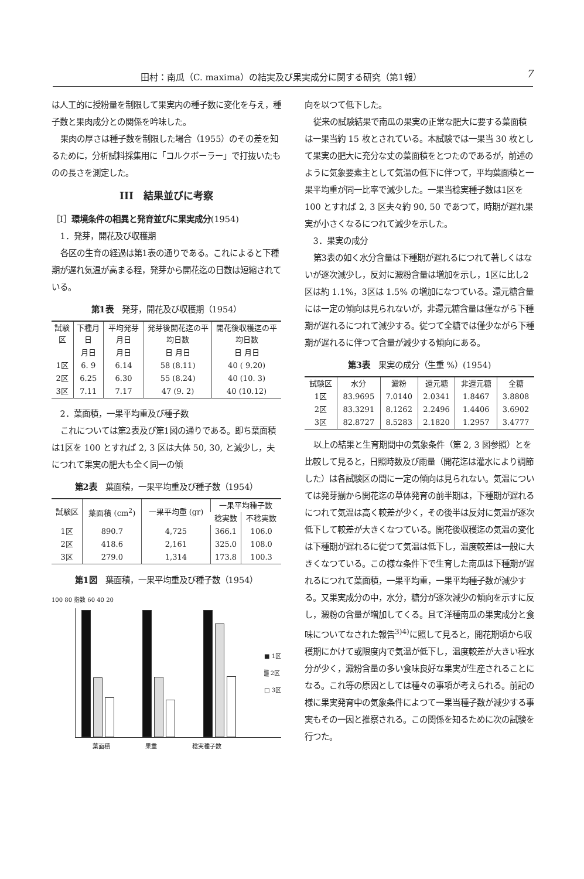田村：南瓜（C. maxima）の結実及び果実成分に関する研究（第1報） 7
は人工的に授粉量を制限して果実内の種子数に変化を与え，種子数と果肉成分との関係を吟味した。
果肉の厚さは種子数を制限した場合（1955）のその差を知るために，分析試料採集用に「コルクボーラー」で打抜いたものの長さを測定した。
III　結果並びに考察
［I］環境条件の相異と発育並びに果実成分(1954)
1．発芽，開花及び収穫期
各区の生育の経過は第1表の通りである。これによると下種期が遅れ気温が高まる程，発芽から開花迄の日数は短縮されている。
第1表　発芽，開花及び収穫期（1954）
| 試験区 | 下種月日 | 平均発芽月日 | 発芽後開花迄の平均日数 | 開花後収穫迄の平均日数 |
| --- | --- | --- | --- | --- |
| | 月日 | 月日 | 日 月日 | 日 月日 |
| 1区 | 6. 9 | 6.14 | 58 (8.11) | 40 ( 9.20) |
| 2区 | 6.25 | 6.30 | 55 (8.24) | 40 (10. 3) |
| 3区 | 7.11 | 7.17 | 47 (9. 2) | 40 (10.12) |
2．葉面積，一果平均重及び種子数
これについては第2表及び第1図の通りである。即ち葉面積は1区を 100 とすれば 2, 3 区は大体 50, 30, と減少し，夫につれて果実の肥大も全く同一の傾
第2表　葉面積，一果平均重及び種子数（1954）
| 試験区 | 葉面積 (cm<sup>2</sup>) | 一果平均重 (gr) | 一果平均種子数 | |
| --- | --- | --- | --- | --- |
| | | | 稔実数 | 不稔実数 |
| 1区 | 890.7 | 4,725 | 366.1 | 106.0 |
| 2区 | 418.6 | 2,161 | 325.0 | 108.0 |
| 3区 | 279.0 | 1,314 | 173.8 | 100.3 |
第1図　葉面積，一果平均重及び種子数（1954）
100 80 指数 60 40 20
■ 1区
▒ 2区
□ 3区
葉面積 果重 稔実種子数
向を以つて低下した。
従来の試験結果で南瓜の果実の正常な肥大に要する葉面積は一果当約 15 枚とされている。本試験では一果当 30 枚として果実の肥大に充分な丈の葉面積をとつたのであるが，前述のように気象要素主として気温の低下に伴つて，平均葉面積と一果平均重が同一比率で減少した。一果当稔実種子数は1区を 100 とすれば 2, 3 区夫々約 90, 50 であつて，時期が遅れ果実が小さくなるにつれて減少を示した。
3．果実の成分
第3表の如く水分含量は下種期が遅れるにつれて著しくはないが逐次減少し，反対に澱粉含量は増加を示し，1区に比し2区は約 1.1%，3区は 1.5% の増加になつている。還元糖含量には一定の傾向は見られないが，非還元糖含量は僅ながら下種期が遅れるにつれて減少する。従つて全糖では僅少ながら下種期が遅れるに伴つて含量が減少する傾向にある。
第3表　果実の成分（生重 %）(1954)
| 試験区 | 水分 | 澱粉 | 還元糖 | 非還元糖 | 全糖 |
| --- | --- | --- | --- | --- | --- |
| 1区 | 83.9695 | 7.0140 | 2.0341 | 1.8467 | 3.8808 |
| 2区 | 83.3291 | 8.1262 | 2.2496 | 1.4406 | 3.6902 |
| 3区 | 82.8727 | 8.5283 | 2.1820 | 1.2957 | 3.4777 |
以上の結果と生育期間中の気象条件（第 2, 3 図参照）とを比較して見ると，日照時数及び雨量（開花迄は灌水により調節した）は各試験区の間に一定の傾向は見られない。気温については発芽揃から開花迄の草体発育の前半期は，下種期が遅れるにつれて気温は高く較差が少く，その後半は反対に気温が逐次低下して較差が大きくなつている。開花後収穫迄の気温の変化は下種期が遅れるに従つて気温は低下し，温度較差は一般に大きくなつている。この様な条件下で生育した南瓜は下種期が遅れるにつれて葉面積，一果平均重，一果平均種子数が減少する。又果実成分の中，水分，糖分が逐次減少の傾向を示すに反し，澱粉の含量が増加してくる。且て洋種南瓜の果実成分と食味についてなされた報告<sup>3)4)</sup>に照して見ると，開花期頃から収穫期にかけて或限度内で気温が低下し，温度較差が大きい程水分が少く，澱粉含量の多い食味良好な果実が生産されることになる。これ等の原因としては種々の事項が考えられる。前記の様に果実発育中の気象条件によつて一果当種子数が減少する事実もその一因と推察される。この関係を知るために次の試験を行つた。